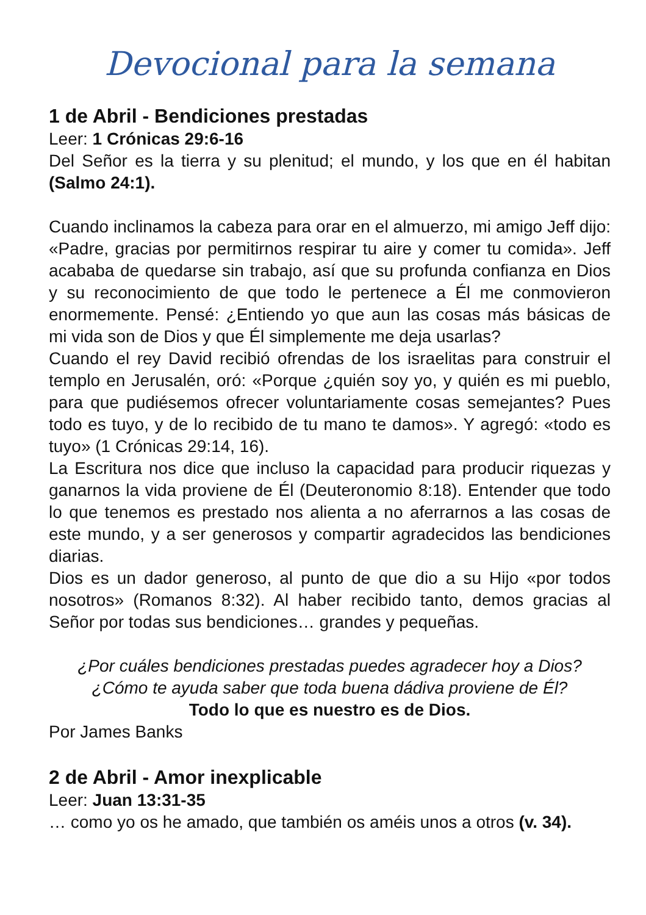Devocional para la semana
1 de Abril - Bendiciones prestadas
Leer: 1 Crónicas 29:6-16
Del Señor es la tierra y su plenitud; el mundo, y los que en él habitan (Salmo 24:1).
Cuando inclinamos la cabeza para orar en el almuerzo, mi amigo Jeff dijo: «Padre, gracias por permitirnos respirar tu aire y comer tu comida». Jeff acababa de quedarse sin trabajo, así que su profunda confianza en Dios y su reconocimiento de que todo le pertenece a Él me conmovieron enormemente. Pensé: ¿Entiendo yo que aun las cosas más básicas de mi vida son de Dios y que Él simplemente me deja usarlas?
Cuando el rey David recibió ofrendas de los israelitas para construir el templo en Jerusalén, oró: «Porque ¿quién soy yo, y quién es mi pueblo, para que pudiésemos ofrecer voluntariamente cosas semejantes? Pues todo es tuyo, y de lo recibido de tu mano te damos». Y agregó: «todo es tuyo» (1 Crónicas 29:14, 16).
La Escritura nos dice que incluso la capacidad para producir riquezas y ganarnos la vida proviene de Él (Deuteronomio 8:18). Entender que todo lo que tenemos es prestado nos alienta a no aferrarnos a las cosas de este mundo, y a ser generosos y compartir agradecidos las bendiciones diarias.
Dios es un dador generoso, al punto de que dio a su Hijo «por todos nosotros» (Romanos 8:32). Al haber recibido tanto, demos gracias al Señor por todas sus bendiciones… grandes y pequeñas.
¿Por cuáles bendiciones prestadas puedes agradecer hoy a Dios?
¿Cómo te ayuda saber que toda buena dádiva proviene de Él?
Todo lo que es nuestro es de Dios.
Por James Banks
2 de Abril - Amor inexplicable
Leer: Juan 13:31-35
… como yo os he amado, que también os améis unos a otros (v. 34).